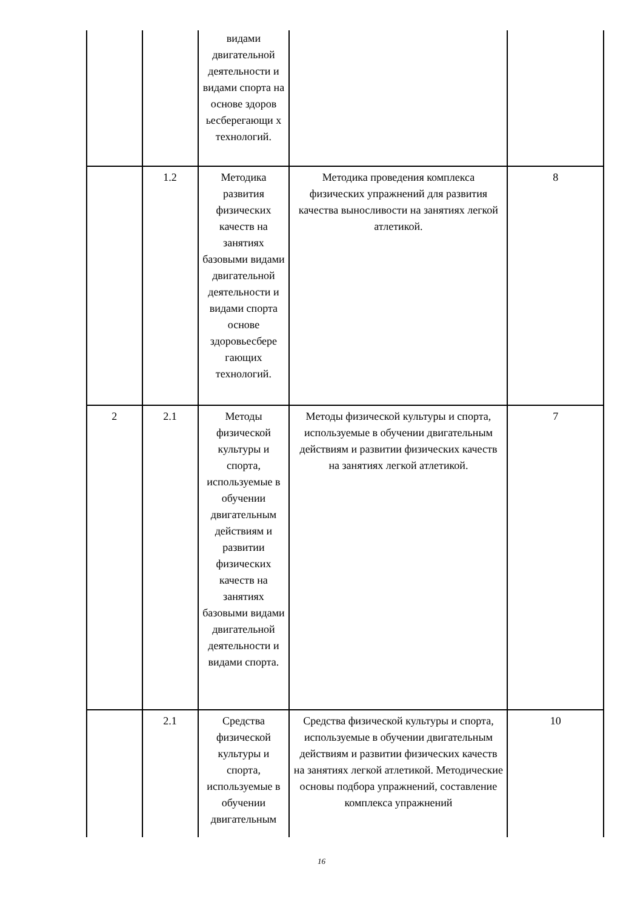| | | видами двигательной деятельности и видами спорта на основе здоров ьесберегающи х технологий. | | |
| | 1.2 | Методика развития физических качеств на занятиях базовыми видами двигательной деятельности и видами спорта основе здоровьесбере гающих технологий. | Методика проведения комплекса физических упражнений для развития качества выносливости на занятиях легкой атлетикой. | 8 |
| 2 | 2.1 | Методы физической культуры и спорта, используемые в обучении двигательным действиям и развитии физических качеств на занятиях базовыми видами двигательной деятельности и видами спорта. | Методы физической культуры и спорта, используемые в обучении двигательным действиям и развитии физических качеств на занятиях легкой атлетикой. | 7 |
| | 2.1 | Средства физической культуры и спорта, используемые в обучении двигательным | Средства физической культуры и спорта, используемые в обучении двигательным действиям и развитии физических качеств на занятиях легкой атлетикой. Методические основы подбора упражнений, составление комплекса упражнений | 10 |
16